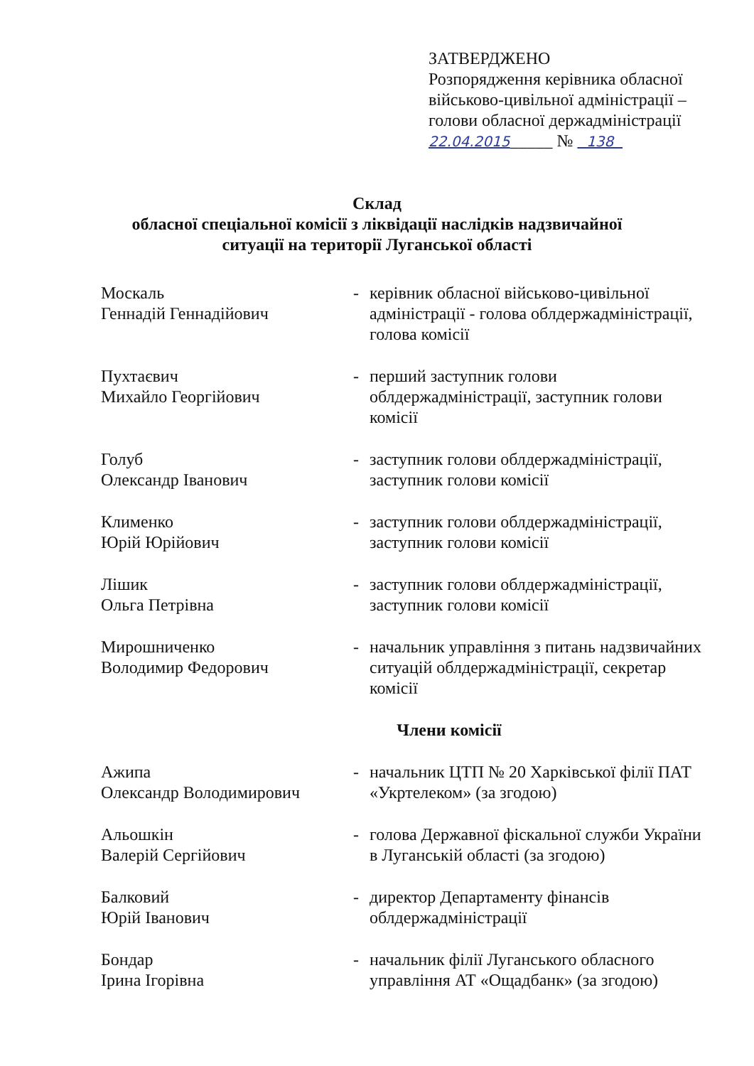ЗАТВЕРДЖЕНО
Розпорядження керівника обласної
військово-цивільної адміністрації –
голови обласної держадміністрації
22.04.2015_____ № 138
Склад
обласної спеціальної комісії з ліквідації наслідків надзвичайної
ситуації на території Луганської області
Москаль
Геннадій Геннадійович
- керівник обласної військово-цивільної адміністрації - голова облдержадміністрації, голова комісії
Пухтаєвич
Михайло Георгійович
- перший заступник голови облдержадміністрації, заступник голови комісії
Голуб
Олександр Іванович
- заступник голови облдержадміністрації, заступник голови комісії
Клименко
Юрій Юрійович
- заступник голови облдержадміністрації, заступник голови комісії
Лішик
Ольга Петрівна
- заступник голови облдержадміністрації, заступник голови комісії
Мирошниченко
Володимир Федорович
- начальник управління з питань надзвичайних ситуацій облдержадміністрації, секретар комісії
Члени комісії
Ажипа
Олександр Володимирович
- начальник ЦТП № 20 Харківської філії ПАТ «Укртелеком» (за згодою)
Альошкін
Валерій Сергійович
- голова Державної фіскальної служби України в Луганській області (за згодою)
Балковий
Юрій Іванович
- директор Департаменту фінансів облдержадміністрації
Бондар
Ірина Ігорівна
- начальник філії Луганського обласного управління АТ «Ощадбанк» (за згодою)